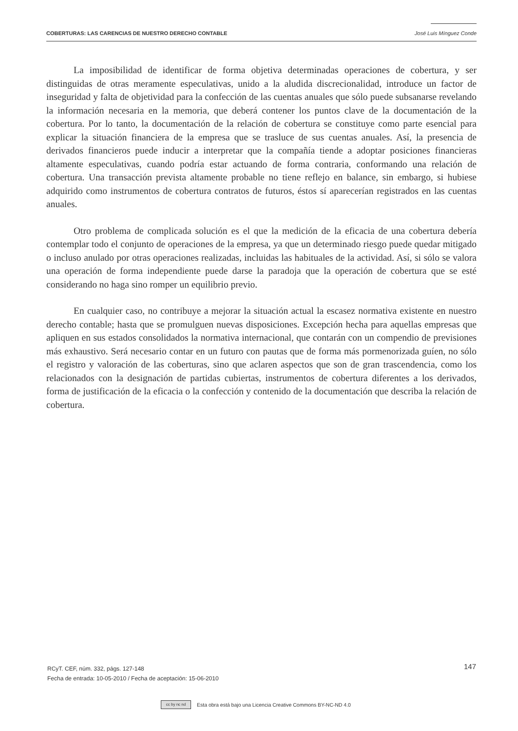COBERTURAS: LAS CARENCIAS DE NUESTRO DERECHO CONTABLE José Luis Mínguez Conde
La imposibilidad de identificar de forma objetiva determinadas operaciones de cobertura, y ser distinguidas de otras meramente especulativas, unido a la aludida discrecionalidad, introduce un factor de inseguridad y falta de objetividad para la confección de las cuentas anuales que sólo puede subsanarse revelando la información necesaria en la memoria, que deberá contener los puntos clave de la documentación de la cobertura. Por lo tanto, la documentación de la relación de cobertura se constituye como parte esencial para explicar la situación financiera de la empresa que se trasluce de sus cuentas anuales. Así, la presencia de derivados financieros puede inducir a interpretar que la compañía tiende a adoptar posiciones financieras altamente especulativas, cuando podría estar actuando de forma contraria, conformando una relación de cobertura. Una transacción prevista altamente probable no tiene reflejo en balance, sin embargo, si hubiese adquirido como instrumentos de cobertura contratos de futuros, éstos sí aparecerían registrados en las cuentas anuales.
Otro problema de complicada solución es el que la medición de la eficacia de una cobertura debería contemplar todo el conjunto de operaciones de la empresa, ya que un determinado riesgo puede quedar mitigado o incluso anulado por otras operaciones realizadas, incluidas las habituales de la actividad. Así, si sólo se valora una operación de forma independiente puede darse la paradoja que la operación de cobertura que se esté considerando no haga sino romper un equilibrio previo.
En cualquier caso, no contribuye a mejorar la situación actual la escasez normativa existente en nuestro derecho contable; hasta que se promulguen nuevas disposiciones. Excepción hecha para aquellas empresas que apliquen en sus estados consolidados la normativa internacional, que contarán con un compendio de previsiones más exhaustivo. Será necesario contar en un futuro con pautas que de forma más pormenorizada guíen, no sólo el registro y valoración de las coberturas, sino que aclaren aspectos que son de gran trascendencia, como los relacionados con la designación de partidas cubiertas, instrumentos de cobertura diferentes a los derivados, forma de justificación de la eficacia o la confección y contenido de la documentación que describa la relación de cobertura.
RCyT. CEF, núm. 332, págs. 127-148
Fecha de entrada: 10-05-2010 / Fecha de aceptación: 15-06-2010
147
cc by nc nd
Esta obra está bajo una Licencia Creative Commons BY-NC-ND 4.0